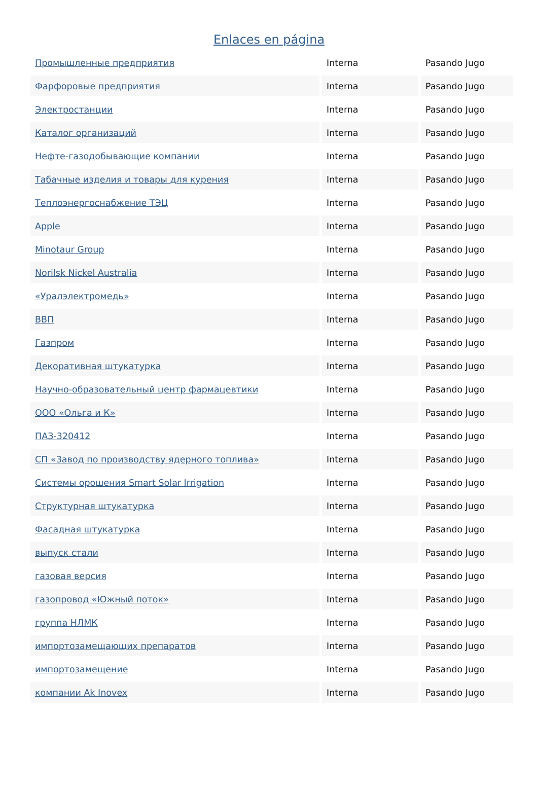Enlaces en página
| Промышленные предприятия | Interna | Pasando Jugo |
| Фарфоровые предприятия | Interna | Pasando Jugo |
| Электростанции | Interna | Pasando Jugo |
| Каталог организаций | Interna | Pasando Jugo |
| Нефте-газодобывающие компании | Interna | Pasando Jugo |
| Табачные изделия и товары для курения | Interna | Pasando Jugo |
| Теплоэнергоснабжение ТЭЦ | Interna | Pasando Jugo |
| Apple | Interna | Pasando Jugo |
| Minotaur Group | Interna | Pasando Jugo |
| Norilsk Nickel Australia | Interna | Pasando Jugo |
| «Уралэлектромедь» | Interna | Pasando Jugo |
| ВВП | Interna | Pasando Jugo |
| Газпром | Interna | Pasando Jugo |
| Декоративная штукатурка | Interna | Pasando Jugo |
| Научно-образовательный центр фармацевтики | Interna | Pasando Jugo |
| ООО «Ольга и К» | Interna | Pasando Jugo |
| ПАЗ-320412 | Interna | Pasando Jugo |
| СП «Завод по производству ядерного топлива» | Interna | Pasando Jugo |
| Системы орошения Smart Solar Irrigation | Interna | Pasando Jugo |
| Структурная штукатурка | Interna | Pasando Jugo |
| Фасадная штукатурка | Interna | Pasando Jugo |
| выпуск стали | Interna | Pasando Jugo |
| газовая версия | Interna | Pasando Jugo |
| газопровод «Южный поток» | Interna | Pasando Jugo |
| группа НЛМК | Interna | Pasando Jugo |
| импортозамещающих препаратов | Interna | Pasando Jugo |
| импортозамещение | Interna | Pasando Jugo |
| компании Ak Inovex | Interna | Pasando Jugo |